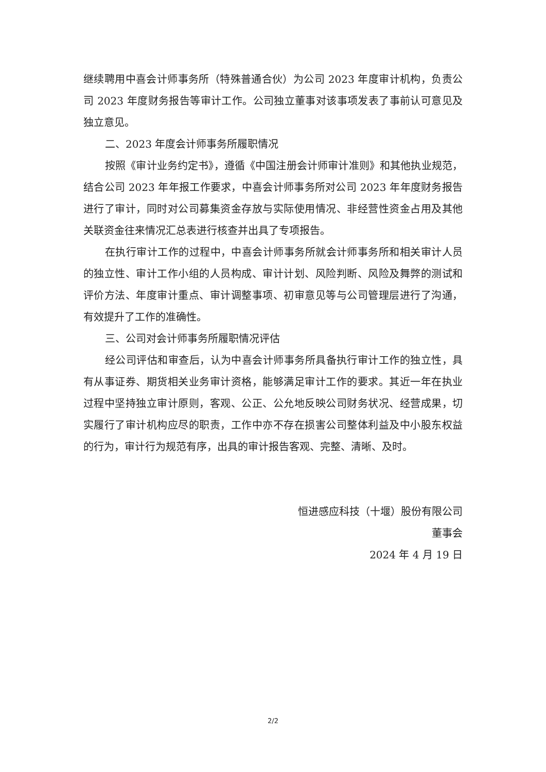继续聘用中喜会计师事务所（特殊普通合伙）为公司 2023 年度审计机构，负责公司 2023 年度财务报告等审计工作。公司独立董事对该事项发表了事前认可意见及独立意见。
二、2023 年度会计师事务所履职情况
按照《审计业务约定书》，遵循《中国注册会计师审计准则》和其他执业规范，结合公司 2023 年年报工作要求，中喜会计师事务所对公司 2023 年年度财务报告进行了审计，同时对公司募集资金存放与实际使用情况、非经营性资金占用及其他关联资金往来情况汇总表进行核查并出具了专项报告。
在执行审计工作的过程中，中喜会计师事务所就会计师事务所和相关审计人员的独立性、审计工作小组的人员构成、审计计划、风险判断、风险及舞弊的测试和评价方法、年度审计重点、审计调整事项、初审意见等与公司管理层进行了沟通，有效提升了工作的准确性。
三、公司对会计师事务所履职情况评估
经公司评估和审查后，认为中喜会计师事务所具备执行审计工作的独立性，具有从事证券、期货相关业务审计资格，能够满足审计工作的要求。其近一年在执业过程中坚持独立审计原则，客观、公正、公允地反映公司财务状况、经营成果，切实履行了审计机构应尽的职责，工作中亦不存在损害公司整体利益及中小股东权益的行为，审计行为规范有序，出具的审计报告客观、完整、清晰、及时。
恒进感应科技（十堰）股份有限公司
董事会
2024 年 4 月 19 日
2/2